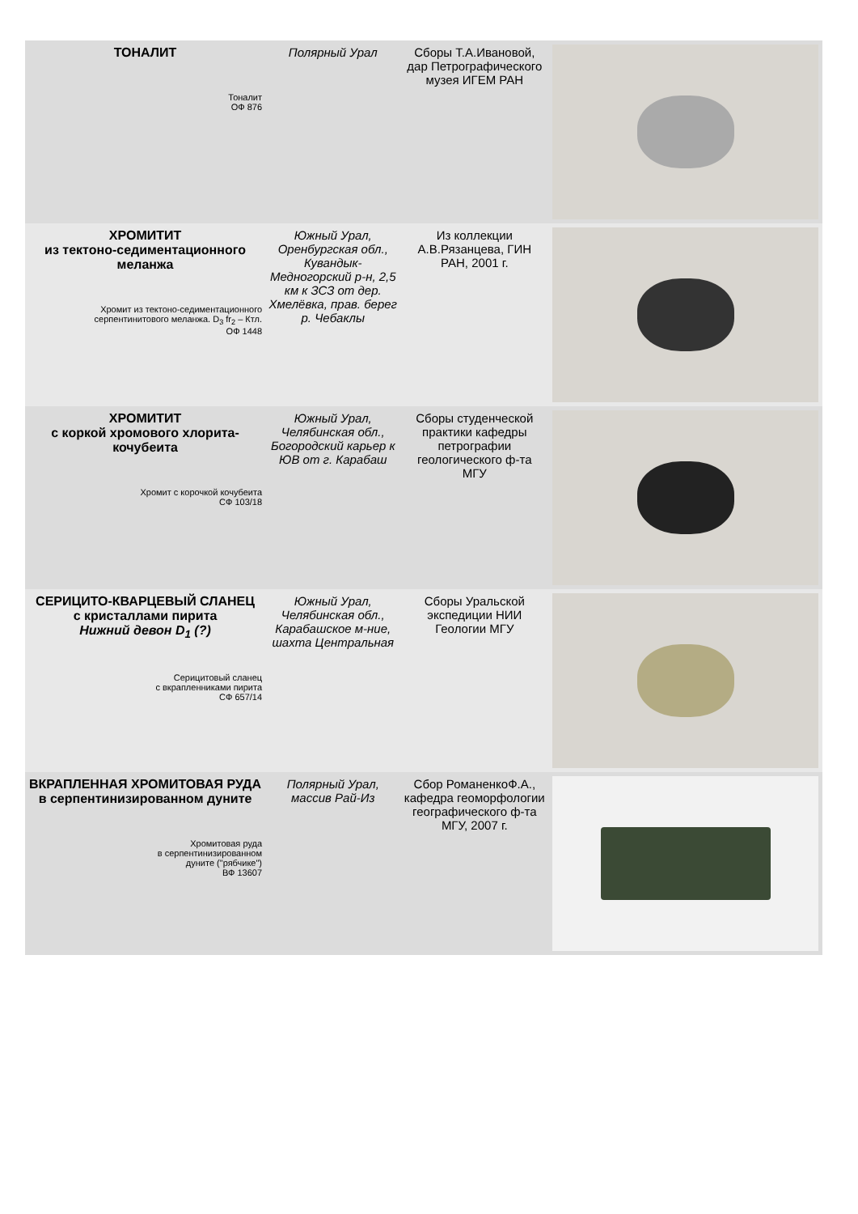| ТОНАЛИТ Тоналит ОФ 876 | Полярный Урал | Сборы Т.А.Ивановой, дар Петрографического музея ИГЕМ РАН | |
| ХРОМИТИТ из тектоно-седиментационного меланжа Хромит из тектоно-седиментационного серпентинитового меланжа. D<sub>3</sub> fr<sub>2</sub> – Ктл. ОФ 1448 | Южный Урал, Оренбургская обл., Кувандык-Медногорский р-н, 2,5 км к ЗСЗ от дер. Хмелёвка, прав. берег р. Чебаклы | Из коллекции А.В.Рязанцева, ГИН РАН, 2001 г. | |
| ХРОМИТИТ с коркой хромового хлорита-кочубеита Хромит с корочкой кочубеита СФ 103/18 | Южный Урал, Челябинская обл., Богородский карьер к ЮВ от г. Карабаш | Сборы студенческой практики кафедры петрографии геологического ф-та МГУ | |
| СЕРИЦИТО-КВАРЦЕВЫЙ СЛАНЕЦ с кристаллами пирита Нижний девон D<sub>1</sub> (?) Серицитовый сланец с вкрапленниками пирита СФ 657/14 | Южный Урал, Челябинская обл., Карабашское м-ние, шахта Центральная | Сборы Уральской экспедиции НИИ Геологии МГУ | |
| ВКРАПЛЕННАЯ ХРОМИТОВАЯ РУДА в серпентинизированном дуните Хромитовая руда в серпентинизированном дуните ("рябчике") ВФ 13607 | Полярный Урал, массив Рай-Из | Сбор РоманенкоФ.А., кафедра геоморфологии географического ф-та МГУ, 2007 г. | |